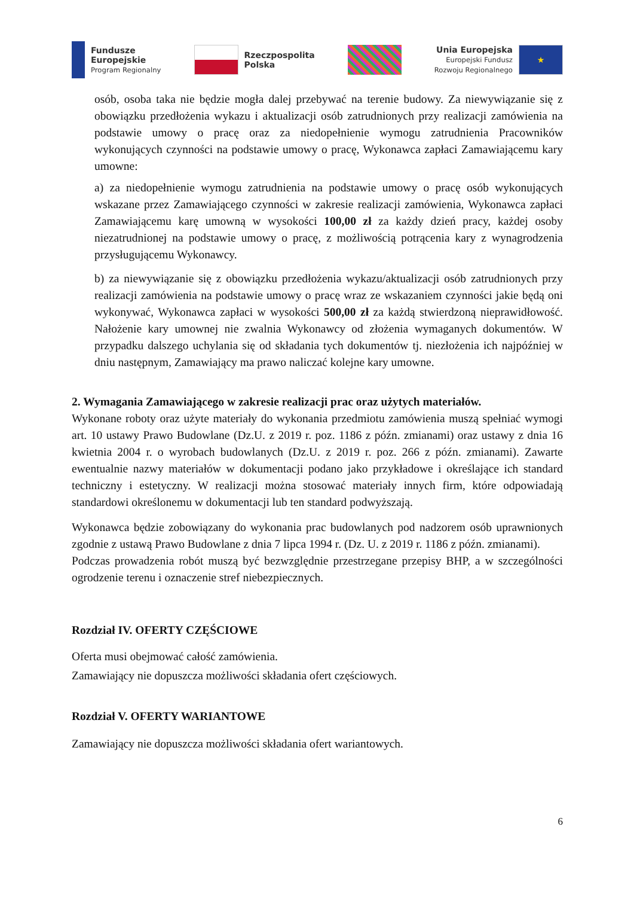Fundusze
Europejskie
Program Regionalny
Rzeczpospolita
Polska
Unia Europejska
Europejski Fundusz
Rozwoju Regionalnego
★
osób, osoba taka nie będzie mogła dalej przebywać na terenie budowy. Za niewywiązanie się z obowiązku przedłożenia wykazu i aktualizacji osób zatrudnionych przy realizacji zamówienia na podstawie umowy o pracę oraz za niedopełnienie wymogu zatrudnienia Pracowników wykonujących czynności na podstawie umowy o pracę, Wykonawca zapłaci Zamawiającemu kary umowne:
a) za niedopełnienie wymogu zatrudnienia na podstawie umowy o pracę osób wykonujących wskazane przez Zamawiającego czynności w zakresie realizacji zamówienia, Wykonawca zapłaci Zamawiającemu karę umowną w wysokości 100,00 zł za każdy dzień pracy, każdej osoby niezatrudnionej na podstawie umowy o pracę, z możliwością potrącenia kary z wynagrodzenia przysługującemu Wykonawcy.
b) za niewywiązanie się z obowiązku przedłożenia wykazu/aktualizacji osób zatrudnionych przy realizacji zamówienia na podstawie umowy o pracę wraz ze wskazaniem czynności jakie będą oni wykonywać, Wykonawca zapłaci w wysokości 500,00 zł za każdą stwierdzoną nieprawidłowość. Nałożenie kary umownej nie zwalnia Wykonawcy od złożenia wymaganych dokumentów. W przypadku dalszego uchylania się od składania tych dokumentów tj. niezłożenia ich najpóźniej w dniu następnym, Zamawiający ma prawo naliczać kolejne kary umowne.
2. Wymagania Zamawiającego w zakresie realizacji prac oraz użytych materiałów.
Wykonane roboty oraz użyte materiały do wykonania przedmiotu zamówienia muszą spełniać wymogi art. 10 ustawy Prawo Budowlane (Dz.U. z 2019 r. poz. 1186 z późn. zmianami) oraz ustawy z dnia 16 kwietnia 2004 r. o wyrobach budowlanych (Dz.U. z 2019 r. poz. 266 z późn. zmianami). Zawarte ewentualnie nazwy materiałów w dokumentacji podano jako przykładowe i określające ich standard techniczny i estetyczny. W realizacji można stosować materiały innych firm, które odpowiadają standardowi określonemu w dokumentacji lub ten standard podwyższają.
Wykonawca będzie zobowiązany do wykonania prac budowlanych pod nadzorem osób uprawnionych zgodnie z ustawą Prawo Budowlane z dnia 7 lipca 1994 r. (Dz. U. z 2019 r. 1186 z późn. zmianami).
Podczas prowadzenia robót muszą być bezwzględnie przestrzegane przepisy BHP, a w szczególności ogrodzenie terenu i oznaczenie stref niebezpiecznych.
Rozdział IV. OFERTY CZĘŚCIOWE
Oferta musi obejmować całość zamówienia.
Zamawiający nie dopuszcza możliwości składania ofert częściowych.
Rozdział V. OFERTY WARIANTOWE
Zamawiający nie dopuszcza możliwości składania ofert wariantowych.
6